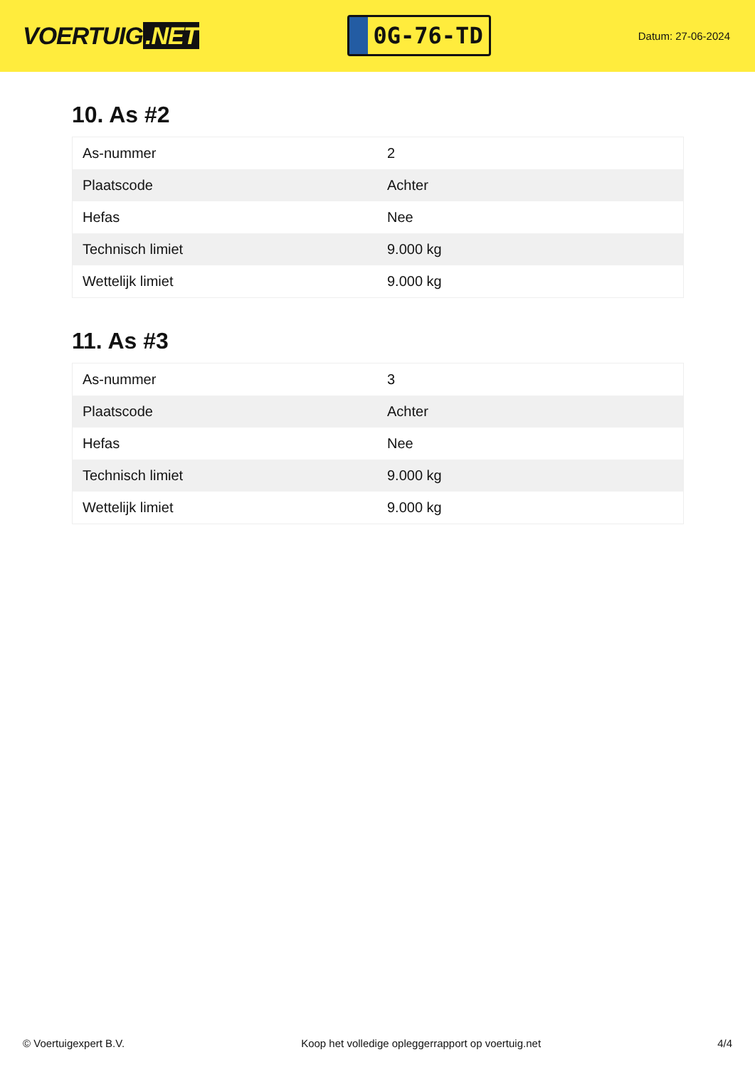VOERTUIG.NET
0G-76-TD
Datum: 27-06-2024
10. As #2
| As-nummer | 2 |
| Plaatscode | Achter |
| Hefas | Nee |
| Technisch limiet | 9.000 kg |
| Wettelijk limiet | 9.000 kg |
11. As #3
| As-nummer | 3 |
| Plaatscode | Achter |
| Hefas | Nee |
| Technisch limiet | 9.000 kg |
| Wettelijk limiet | 9.000 kg |
© Voertuigexpert B.V. Koop het volledige opleggerrapport op voertuig.net 4/4